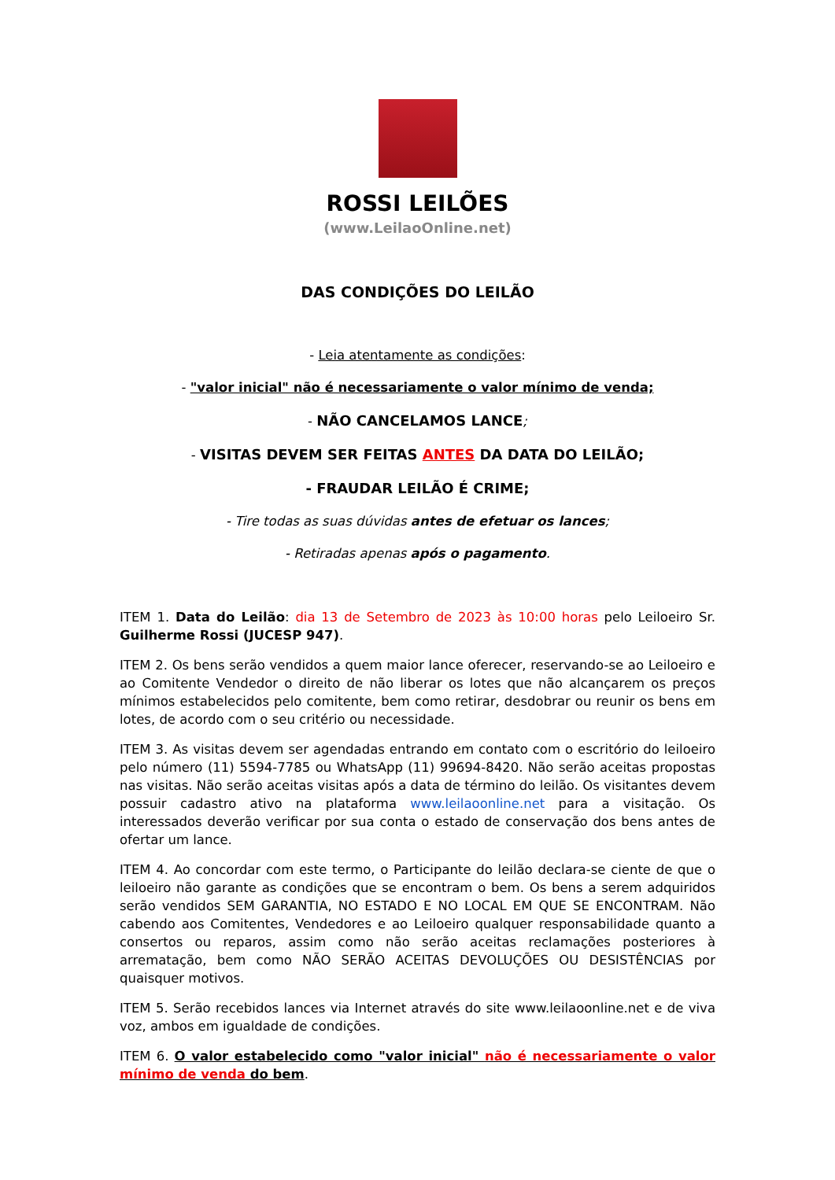ROSSI LEILÕES
(www.LeilaoOnline.net)
DAS CONDIÇÕES DO LEILÃO
- Leia atentamente as condições:
- "valor inicial" não é necessariamente o valor mínimo de venda;
- NÃO CANCELAMOS LANCE;
- VISITAS DEVEM SER FEITAS ANTES DA DATA DO LEILÃO;
- FRAUDAR LEILÃO É CRIME;
- Tire todas as suas dúvidas antes de efetuar os lances;
- Retiradas apenas após o pagamento.
ITEM 1. Data do Leilão: dia 13 de Setembro de 2023 às 10:00 horas pelo Leiloeiro Sr. Guilherme Rossi (JUCESP 947).
ITEM 2. Os bens serão vendidos a quem maior lance oferecer, reservando-se ao Leiloeiro e ao Comitente Vendedor o direito de não liberar os lotes que não alcançarem os preços mínimos estabelecidos pelo comitente, bem como retirar, desdobrar ou reunir os bens em lotes, de acordo com o seu critério ou necessidade.
ITEM 3. As visitas devem ser agendadas entrando em contato com o escritório do leiloeiro pelo número (11) 5594-7785 ou WhatsApp (11) 99694-8420. Não serão aceitas propostas nas visitas. Não serão aceitas visitas após a data de término do leilão. Os visitantes devem possuir cadastro ativo na plataforma www.leilaoonline.net para a visitação. Os interessados deverão verificar por sua conta o estado de conservação dos bens antes de ofertar um lance.
ITEM 4. Ao concordar com este termo, o Participante do leilão declara-se ciente de que o leiloeiro não garante as condições que se encontram o bem. Os bens a serem adquiridos serão vendidos SEM GARANTIA, NO ESTADO E NO LOCAL EM QUE SE ENCONTRAM. Não cabendo aos Comitentes, Vendedores e ao Leiloeiro qualquer responsabilidade quanto a consertos ou reparos, assim como não serão aceitas reclamações posteriores à arrematação, bem como NÃO SERÃO ACEITAS DEVOLUÇÕES OU DESISTÊNCIAS por quaisquer motivos.
ITEM 5. Serão recebidos lances via Internet através do site www.leilaoonline.net e de viva voz, ambos em igualdade de condições.
ITEM 6. O valor estabelecido como "valor inicial" não é necessariamente o valor mínimo de venda do bem.